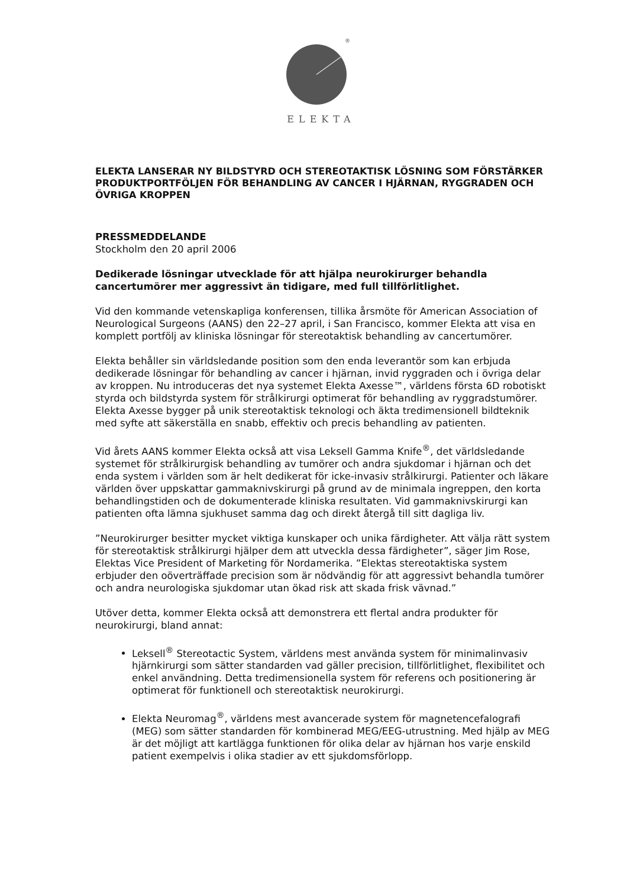®
ELEKTA
ELEKTA LANSERAR NY BILDSTYRD OCH STEREOTAKTISK LÖSNING SOM FÖRSTÄRKER PRODUKTPORTFÖLJEN FÖR BEHANDLING AV CANCER I HJÄRNAN, RYGGRADEN OCH ÖVRIGA KROPPEN
PRESSMEDDELANDE
Stockholm den 20 april 2006
Dedikerade lösningar utvecklade för att hjälpa neurokirurger behandla cancertumörer mer aggressivt än tidigare, med full tillförlitlighet.
Vid den kommande vetenskapliga konferensen, tillika årsmöte för American Association of Neurological Surgeons (AANS) den 22–27 april, i San Francisco, kommer Elekta att visa en komplett portfölj av kliniska lösningar för stereotaktisk behandling av cancertumörer.
Elekta behåller sin världsledande position som den enda leverantör som kan erbjuda dedikerade lösningar för behandling av cancer i hjärnan, invid ryggraden och i övriga delar av kroppen. Nu introduceras det nya systemet Elekta Axesse™, världens första 6D robotiskt styrda och bildstyrda system för strålkirurgi optimerat för behandling av ryggradstumörer. Elekta Axesse bygger på unik stereotaktisk teknologi och äkta tredimensionell bildteknik med syfte att säkerställa en snabb, effektiv och precis behandling av patienten.
Vid årets AANS kommer Elekta också att visa Leksell Gamma Knife<sup>®</sup>, det världsledande systemet för strålkirurgisk behandling av tumörer och andra sjukdomar i hjärnan och det enda system i världen som är helt dedikerat för icke-invasiv strålkirurgi. Patienter och läkare världen över uppskattar gammaknivskirurgi på grund av de minimala ingreppen, den korta behandlingstiden och de dokumenterade kliniska resultaten. Vid gammaknivskirurgi kan patienten ofta lämna sjukhuset samma dag och direkt återgå till sitt dagliga liv.
”Neurokirurger besitter mycket viktiga kunskaper och unika färdigheter. Att välja rätt system för stereotaktisk strålkirurgi hjälper dem att utveckla dessa färdigheter”, säger Jim Rose, Elektas Vice President of Marketing för Nordamerika. ”Elektas stereotaktiska system erbjuder den oöverträffade precision som är nödvändig för att aggressivt behandla tumörer och andra neurologiska sjukdomar utan ökad risk att skada frisk vävnad.”
Utöver detta, kommer Elekta också att demonstrera ett flertal andra produkter för neurokirurgi, bland annat:
Leksell<sup>®</sup> Stereotactic System, världens mest använda system för minimalinvasiv hjärnkirurgi som sätter standarden vad gäller precision, tillförlitlighet, flexibilitet och enkel användning. Detta tredimensionella system för referens och positionering är optimerat för funktionell och stereotaktisk neurokirurgi.
Elekta Neuromag<sup>®</sup>, världens mest avancerade system för magnetencefalografi (MEG) som sätter standarden för kombinerad MEG/EEG-utrustning. Med hjälp av MEG är det möjligt att kartlägga funktionen för olika delar av hjärnan hos varje enskild patient exempelvis i olika stadier av ett sjukdomsförlopp.